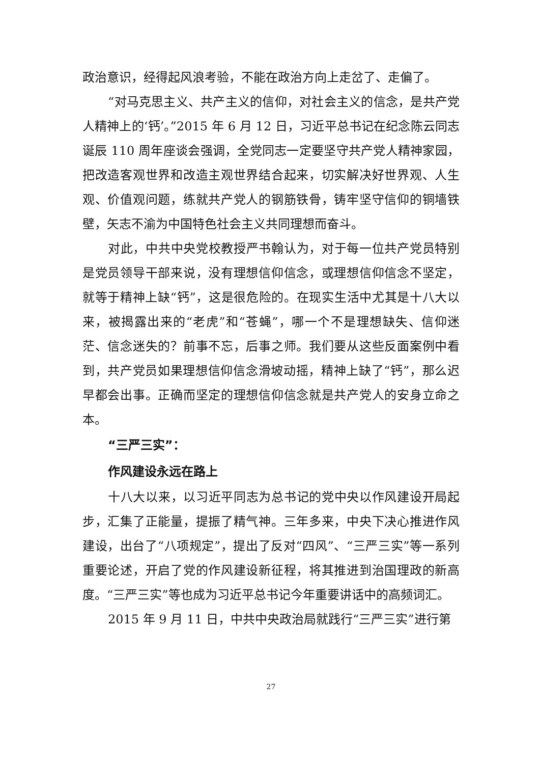政治意识，经得起风浪考验，不能在政治方向上走岔了、走偏了。
“对马克思主义、共产主义的信仰，对社会主义的信念，是共产党人精神上的‘钙’。”2015 年 6 月 12 日，习近平总书记在纪念陈云同志诞辰 110 周年座谈会强调，全党同志一定要坚守共产党人精神家园，把改造客观世界和改造主观世界结合起来，切实解决好世界观、人生观、价值观问题，练就共产党人的钢筋铁骨，铸牢坚守信仰的铜墙铁壁，矢志不渝为中国特色社会主义共同理想而奋斗。
对此，中共中央党校教授严书翰认为，对于每一位共产党员特别是党员领导干部来说，没有理想信仰信念，或理想信仰信念不坚定，就等于精神上缺“钙”，这是很危险的。在现实生活中尤其是十八大以来，被揭露出来的“老虎”和“苍蝇”，哪一个不是理想缺失、信仰迷茫、信念迷失的？前事不忘，后事之师。我们要从这些反面案例中看到，共产党员如果理想信仰信念滑坡动摇，精神上缺了“钙”，那么迟早都会出事。正确而坚定的理想信仰信念就是共产党人的安身立命之本。
“三严三实”：
作风建设永远在路上
十八大以来，以习近平同志为总书记的党中央以作风建设开局起步，汇集了正能量，提振了精气神。三年多来，中央下决心推进作风建设，出台了“八项规定”，提出了反对“四风”、“三严三实”等一系列重要论述，开启了党的作风建设新征程，将其推进到治国理政的新高度。“三严三实”等也成为习近平总书记今年重要讲话中的高频词汇。
2015 年 9 月 11 日，中共中央政治局就践行“三严三实”进行第
27